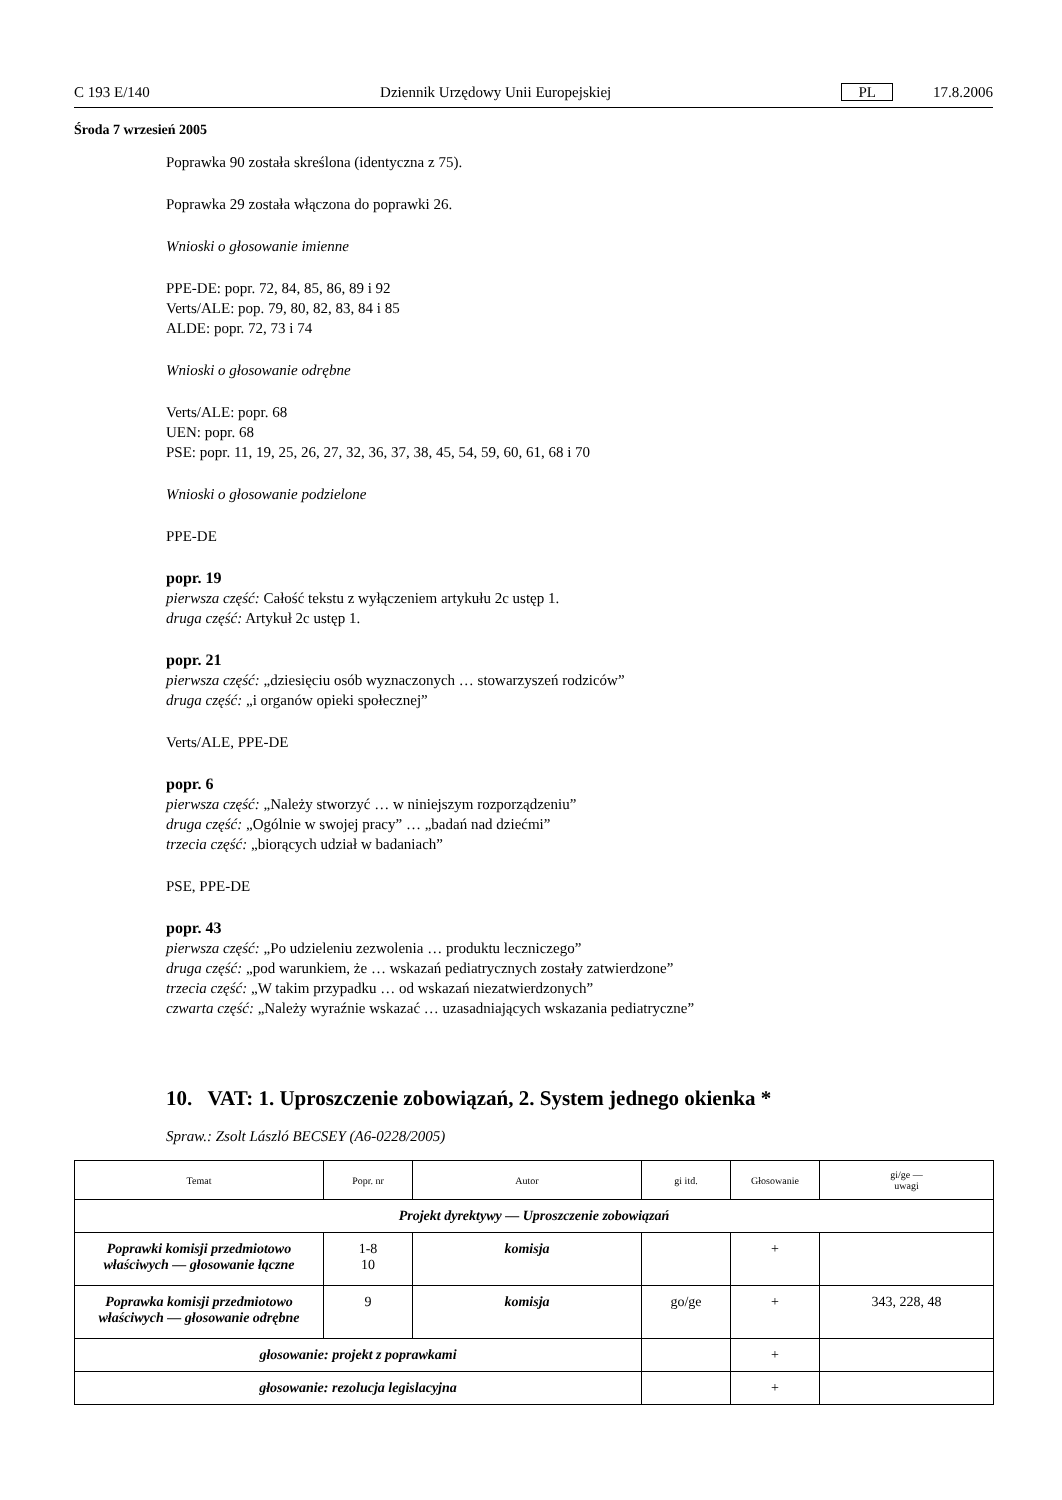C 193 E/140 Dziennik Urzędowy Unii Europejskiej PL 17.8.2006
Środa 7 wrzesień 2005
Poprawka 90 została skreślona (identyczna z 75).
Poprawka 29 została włączona do poprawki 26.
Wnioski o głosowanie imienne
PPE-DE: popr. 72, 84, 85, 86, 89 i 92
Verts/ALE: pop. 79, 80, 82, 83, 84 i 85
ALDE: popr. 72, 73 i 74
Wnioski o głosowanie odrębne
Verts/ALE: popr. 68
UEN: popr. 68
PSE: popr. 11, 19, 25, 26, 27, 32, 36, 37, 38, 45, 54, 59, 60, 61, 68 i 70
Wnioski o głosowanie podzielone
PPE-DE
popr. 19
pierwsza część: Całość tekstu z wyłączeniem artykułu 2c ustęp 1.
druga część: Artykuł 2c ustęp 1.
popr. 21
pierwsza część: „dziesięciu osób wyznaczonych … stowarzyszeń rodziców”
druga część: „i organów opieki społecznej”
Verts/ALE, PPE-DE
popr. 6
pierwsza część: „Należy stworzyć … w niniejszym rozporządzeniu”
druga część: „Ogólnie w swojej pracy” … „badań nad dziećmi”
trzecia część: „biorących udział w badaniach”
PSE, PPE-DE
popr. 43
pierwsza część: „Po udzieleniu zezwolenia … produktu leczniczego”
druga część: „pod warunkiem, że … wskazań pediatrycznych zostały zatwierdzone”
trzecia część: „W takim przypadku … od wskazań niezatwierdzonych”
czwarta część: „Należy wyraźnie wskazać … uzasadniających wskazania pediatryczne”
10. VAT: 1. Uproszczenie zobowiązań, 2. System jednego okienka *
Spraw.: Zsolt László BECSEY (A6-0228/2005)
| Temat | Popr. nr | Autor | gi itd. | Głosowanie | gi/ge — uwagi |
| --- | --- | --- | --- | --- | --- |
| Projekt dyrektywy — Uproszczenie zobowiązań | | | | | |
| Poprawki komisji przedmiotowo właściwych — głosowanie łączne | 1-8 10 | komisja | | + | |
| Poprawka komisji przedmiotowo właściwych — głosowanie odrębne | 9 | komisja | go/ge | + | 343, 228, 48 |
| głosowanie: projekt z poprawkami | | | | + | |
| głosowanie: rezolucja legislacyjna | | | | + | |